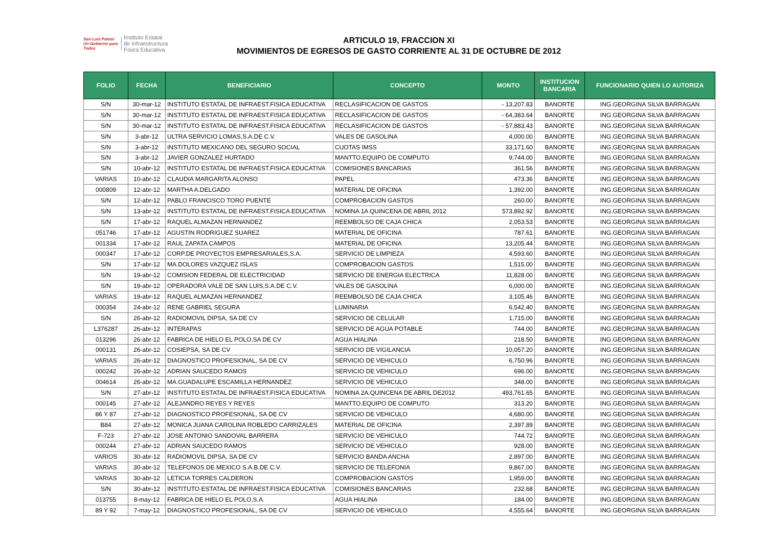San Luis Potosí
Un Gobierno para Todos
Instituto Estatal
de Infraestructura
Física Educativa
ARTICULO 19, FRACCION XI
MOVIMIENTOS DE EGRESOS DE GASTO CORRIENTE AL 31 DE OCTUBRE DE 2012
| FOLIO | FECHA | BENEFICIARIO | CONCEPTO | MONTO | INSTITUCION BANCARIA | FUNCIONARIO QUIEN LO AUTORIZA |
| --- | --- | --- | --- | --- | --- | --- |
| S/N | 30-mar-12 | INSTITUTO ESTATAL DE INFRAEST.FISICA EDUCATIVA | RECLASIFICACION DE GASTOS | - 13,207.83 | BANORTE | ING.GEORGINA SILVA BARRAGAN |
| S/N | 30-mar-12 | INSTITUTO ESTATAL DE INFRAEST.FISICA EDUCATIVA | RECLASIFICACION DE GASTOS | - 64,383.64 | BANORTE | ING.GEORGINA SILVA BARRAGAN |
| S/N | 30-mar-12 | INSTITUTO ESTATAL DE INFRAEST.FISICA EDUCATIVA | RECLASIFICACION DE GASTOS | - 57,883.43 | BANORTE | ING.GEORGINA SILVA BARRAGAN |
| S/N | 3-abr-12 | ULTRA SERVICIO LOMAS,S.A.DE C.V. | VALES DE GASOLINA | 4,000.00 | BANORTE | ING.GEORGINA SILVA BARRAGAN |
| S/N | 3-abr-12 | INSTITUTO MEXICANO DEL SEGURO SOCIAL | CUOTAS IMSS | 33,171.60 | BANORTE | ING.GEORGINA SILVA BARRAGAN |
| S/N | 3-abr-12 | JAVIER GONZALEZ HURTADO | MANTTO.EQUIPO DE COMPUTO | 9,744.00 | BANORTE | ING.GEORGINA SILVA BARRAGAN |
| S/N | 10-abr-12 | INSTITUTO ESTATAL DE INFRAEST.FISICA EDUCATIVA | COMISIONES BANCARIAS | 361.56 | BANORTE | ING.GEORGINA SILVA BARRAGAN |
| VARIAS | 10-abr-12 | CLAUDIA MARGARITA ALONSO | PAPEL | 473.36 | BANORTE | ING.GEORGINA SILVA BARRAGAN |
| 000809 | 12-abr-12 | MARTHA A.DELGADO | MATERIAL DE OFICINA | 1,392.00 | BANORTE | ING.GEORGINA SILVA BARRAGAN |
| S/N | 12-abr-12 | PABLO FRANCISCO TORO PUENTE | COMPROBACION GASTOS | 260.00 | BANORTE | ING.GEORGINA SILVA BARRAGAN |
| S/N | 13-abr-12 | INSTITUTO ESTATAL DE INFRAEST.FISICA EDUCATIVA | NOMINA 1A QUINCENA DE ABRIL 2012 | 573,892.92 | BANORTE | ING.GEORGINA SILVA BARRAGAN |
| S/N | 17-abr-12 | RAQUEL ALMAZAN HERNANDEZ | REEMBOLSO DE CAJA CHICA | 2,053.53 | BANORTE | ING.GEORGINA SILVA BARRAGAN |
| 051746 | 17-abr-12 | AGUSTIN RODRIGUEZ SUAREZ | MATERIAL DE OFICINA | 787.61 | BANORTE | ING.GEORGINA SILVA BARRAGAN |
| 001334 | 17-abr-12 | RAUL ZAPATA CAMPOS | MATERIAL DE OFICINA | 13,205.44 | BANORTE | ING.GEORGINA SILVA BARRAGAN |
| 000347 | 17-abr-12 | CORP.DE PROYECTOS EMPRESARIALES,S.A. | SERVICIO DE LIMPIEZA | 4,593.60 | BANORTE | ING.GEORGINA SILVA BARRAGAN |
| S/N | 17-abr-12 | MA.DOLORES VAZQUEZ ISLAS | COMPROBACION GASTOS | 1,515.00 | BANORTE | ING.GEORGINA SILVA BARRAGAN |
| S/N | 19-abr-12 | COMISION FEDERAL DE ELECTRICIDAD | SERVICIO DE ENERGIA ELECTRICA | 11,828.00 | BANORTE | ING.GEORGINA SILVA BARRAGAN |
| S/N | 19-abr-12 | OPERADORA VALE DE SAN LUIS,S.A.DE C.V. | VALES DE GASOLINA | 6,000.00 | BANORTE | ING.GEORGINA SILVA BARRAGAN |
| VARIAS | 19-abr-12 | RAQUEL ALMAZAN HERNANDEZ | REEMBOLSO DE CAJA CHICA | 3,105.46 | BANORTE | ING.GEORGINA SILVA BARRAGAN |
| 000354 | 24-abr-12 | RENE GABRIEL SEGURA | LUMINARIA | 6,542.40 | BANORTE | ING.GEORGINA SILVA BARRAGAN |
| S/N | 26-abr-12 | RADIOMOVIL DIPSA, SA DE CV | SERVICIO DE CELULAR | 1,715.00 | BANORTE | ING.GEORGINA SILVA BARRAGAN |
| L376287 | 26-abr-12 | INTERAPAS | SERVICIO DE AGUA POTABLE | 744.00 | BANORTE | ING.GEORGINA SILVA BARRAGAN |
| 013296 | 26-abr-12 | FABRICA DE HIELO EL POLO,SA DE CV | AGUA HIALINA | 218.50 | BANORTE | ING.GEORGINA SILVA BARRAGAN |
| 000131 | 26-abr-12 | COSIEPSA, SA DE CV | SERVICIO DE VIGILANCIA | 10,057.20 | BANORTE | ING.GEORGINA SILVA BARRAGAN |
| VARIAS | 26-abr-12 | DIAGNOSTICO PROFESIONAL, SA DE CV | SERVICIO DE VEHICULO | 6,750.96 | BANORTE | ING.GEORGINA SILVA BARRAGAN |
| 000242 | 26-abr-12 | ADRIAN SAUCEDO RAMOS | SERVICIO DE VEHICULO | 696.00 | BANORTE | ING.GEORGINA SILVA BARRAGAN |
| 004614 | 26-abr-12 | MA.GUADALUPE ESCAMILLA HERNANDEZ | SERVICIO DE VEHICULO | 348.00 | BANORTE | ING.GEORGINA SILVA BARRAGAN |
| S/N | 27-abr-12 | INSTITUTO ESTATAL DE INFRAEST.FISICA EDUCATIVA | NOMINA 2A.QUINCENA DE ABRIL DE2012 | 493,761.65 | BANORTE | ING.GEORGINA SILVA BARRAGAN |
| 000145 | 27-abr-12 | ALEJANDRO REYES Y REYES | MANTTO.EQUIPO DE COMPUTO | 313.20 | BANORTE | ING.GEORGINA SILVA BARRAGAN |
| 86 Y 87 | 27-abr-12 | DIAGNOSTICO PROFESIONAL, SA DE CV | SERVICIO DE VEHICULO | 4,680.00 | BANORTE | ING.GEORGINA SILVA BARRAGAN |
| B84 | 27-abr-12 | MONICA JUANA CAROLINA ROBLEDO CARRIZALES | MATERIAL DE OFICINA | 2,397.89 | BANORTE | ING.GEORGINA SILVA BARRAGAN |
| F-723 | 27-abr-12 | JOSE ANTONIO SANDOVAL BARRERA | SERVICIO DE VEHICULO | 744.72 | BANORTE | ING.GEORGINA SILVA BARRAGAN |
| 000244 | 27-abr-12 | ADRIAN SAUCEDO RAMOS | SERVICIO DE VEHICULO | 928.00 | BANORTE | ING.GEORGINA SILVA BARRAGAN |
| VARIOS | 30-abr-12 | RADIOMOVIL DIPSA, SA DE CV | SERVICIO BANDA ANCHA | 2,897.00 | BANORTE | ING.GEORGINA SILVA BARRAGAN |
| VARIAS | 30-abr-12 | TELEFONOS DE MEXICO S.A.B.DE C.V. | SERVICIO DE TELEFONIA | 9,867.00 | BANORTE | ING.GEORGINA SILVA BARRAGAN |
| VARIAS | 30-abr-12 | LETICIA TORRES CALDERON | COMPROBACION GASTOS | 1,959.00 | BANORTE | ING.GEORGINA SILVA BARRAGAN |
| S/N | 30-abr-12 | INSTITUTO ESTATAL DE INFRAEST.FISICA EDUCATIVA | COMISIONES BANCARIAS | 232.68 | BANORTE | ING.GEORGINA SILVA BARRAGAN |
| 013755 | 8-may-12 | FABRICA DE HIELO EL POLO,S.A. | AGUA HIALINA | 184.00 | BANORTE | ING.GEORGINA SILVA BARRAGAN |
| 89 Y 92 | 7-may-12 | DIAGNOSTICO PROFESIONAL, SA DE CV | SERVICIO DE VEHICULO | 4,555.64 | BANORTE | ING.GEORGINA SILVA BARRAGAN |